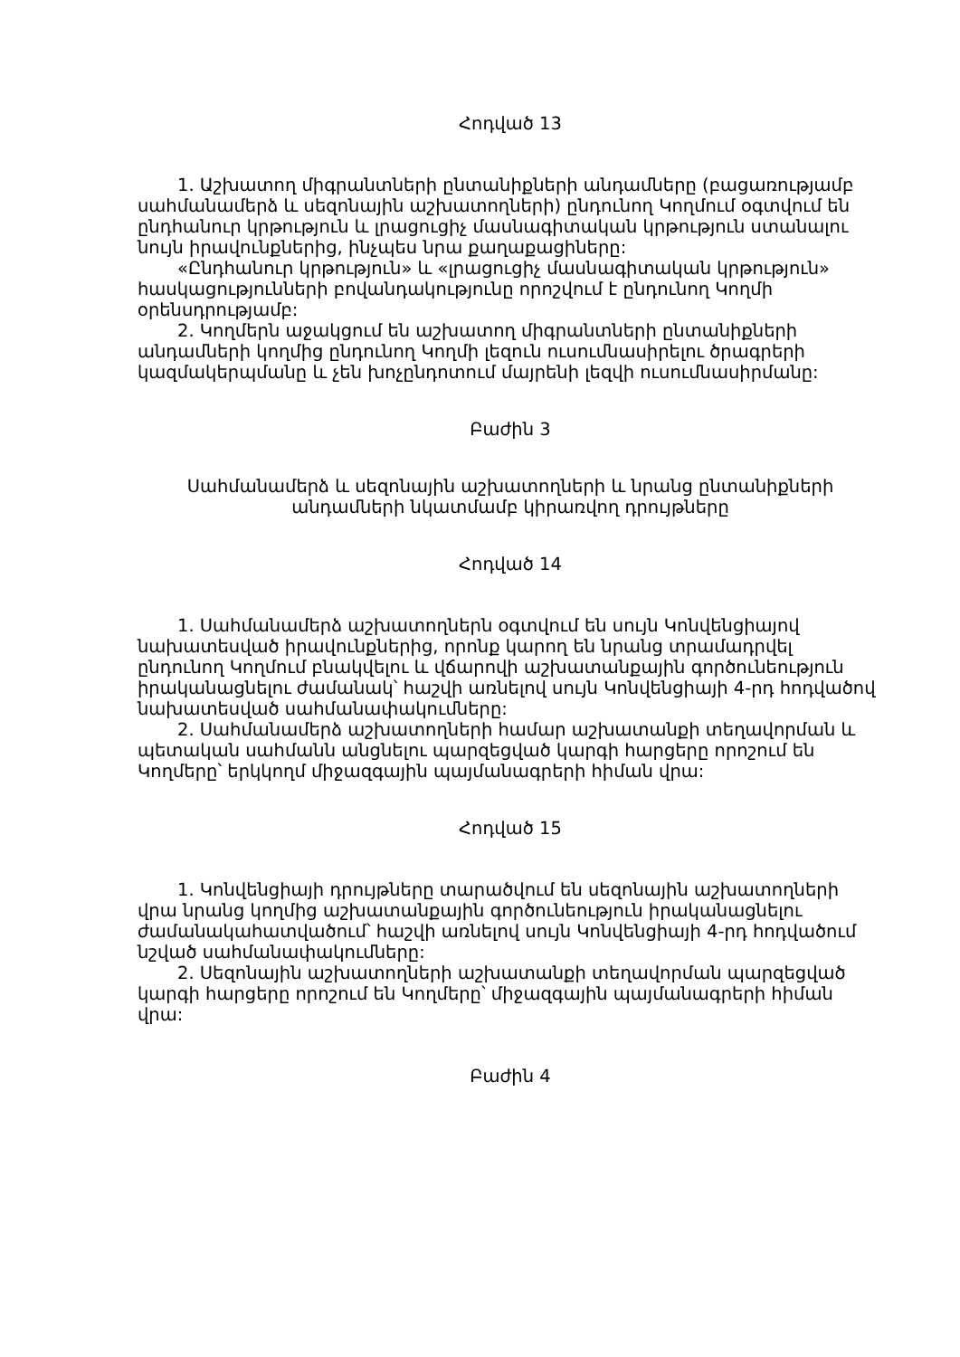Հոդված 13
1. Աշխատող միգրանտների ընտանիքների անդամները (բացառությամբ սահմանամերձ և սեզոնային աշխատողների) ընդունող Կողմում օգտվում են ընդհանուր կրթություն և լրացուցիչ մասնագիտական կրթություն ստանալու նույն իրավունքներից, ինչպես նրա քաղաքացիները:
«Ընդհանուր կրթություն» և «լրացուցիչ մասնագիտական կրթություն» հասկացությունների բովանդակությունը որոշվում է ընդունող Կողմի օրենսդրությամբ:
2. Կողմերն աջակցում են աշխատող միգրանտների ընտանիքների անդամների կողմից ընդունող Կողմի լեզուն ուսումնասիրելու ծրագրերի կազմակերպմանը և չեն խոչընդոտում մայրենի լեզվի ուսումնասիրմանը:
Բաժին 3
Սահմանամերձ և սեզոնային աշխատողների և նրանց ընտանիքների
անդամների նկատմամբ կիրառվող դրույթները
Հոդված 14
1. Սահմանամերձ աշխատողներն օգտվում են սույն Կոնվենցիայով նախատեսված իրավունքներից, որոնք կարող են նրանց տրամադրվել ընդունող Կողմում բնակվելու և վճարովի աշխատանքային գործունեություն իրականացնելու ժամանակ՝ հաշվի առնելով սույն Կոնվենցիայի 4-րդ հոդվածով նախատեսված սահմանափակումները:
2. Սահմանամերձ աշխատողների համար աշխատանքի տեղավորման և պետական սահմանն անցնելու պարզեցված կարգի հարցերը որոշում են Կողմերը՝ երկկողմ միջազգային պայմանագրերի հիման վրա:
Հոդված 15
1. Կոնվենցիայի դրույթները տարածվում են սեզոնային աշխատողների վրա նրանց կողմից աշխատանքային գործունեություն իրականացնելու ժամանակահատվածում՝ հաշվի առնելով սույն Կոնվենցիայի 4-րդ հոդվածում նշված սահմանափակումները:
2. Սեզոնային աշխատողների աշխատանքի տեղավորման պարզեցված կարգի հարցերը որոշում են Կողմերը՝ միջազգային պայմանագրերի հիման վրա:
Բաժին 4